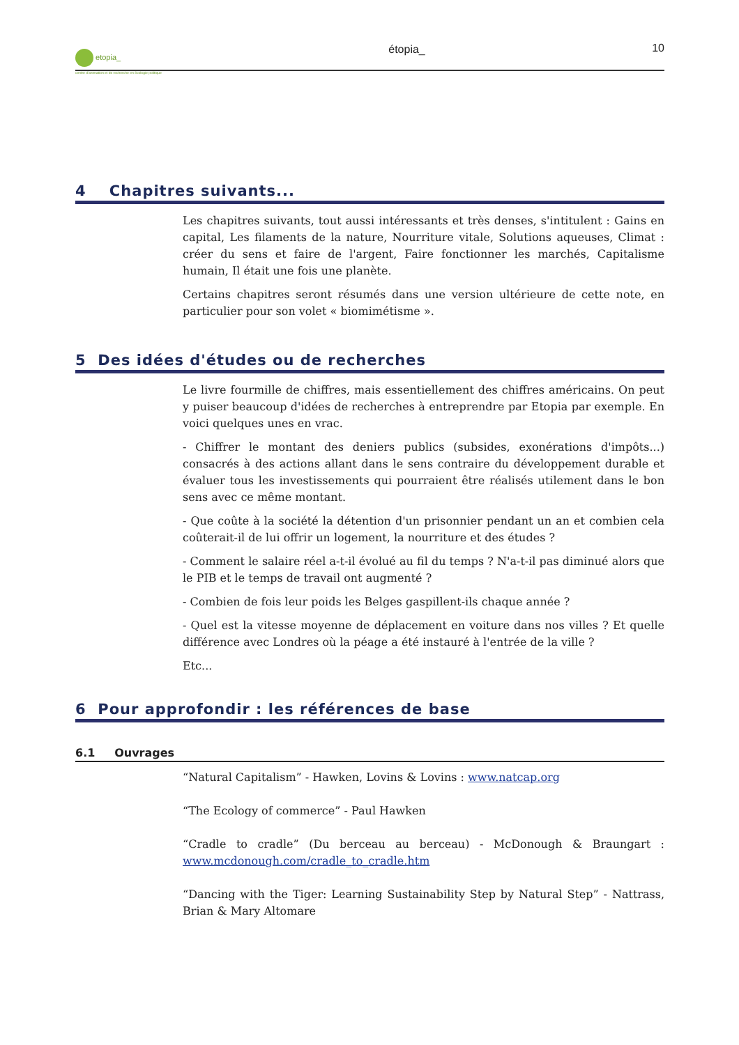etopia_
centre d'animation et de recherche en écologie politique
étopia_ 10
4 Chapitres suivants...
Les chapitres suivants, tout aussi intéressants et très denses, s'intitulent : Gains en capital, Les filaments de la nature, Nourriture vitale, Solutions aqueuses, Climat : créer du sens et faire de l'argent, Faire fonctionner les marchés, Capitalisme humain, Il était une fois une planète.
Certains chapitres seront résumés dans une version ultérieure de cette note, en particulier pour son volet « biomimétisme ».
5 Des idées d'études ou de recherches
Le livre fourmille de chiffres, mais essentiellement des chiffres américains. On peut y puiser beaucoup d'idées de recherches à entreprendre par Etopia par exemple. En voici quelques unes en vrac.
- Chiffrer le montant des deniers publics (subsides, exonérations d'impôts...) consacrés à des actions allant dans le sens contraire du développement durable et évaluer tous les investissements qui pourraient être réalisés utilement dans le bon sens avec ce même montant.
- Que coûte à la société la détention d'un prisonnier pendant un an et combien cela coûterait-il de lui offrir un logement, la nourriture et des études ?
- Comment le salaire réel a-t-il évolué au fil du temps ? N'a-t-il pas diminué alors que le PIB et le temps de travail ont augmenté ?
- Combien de fois leur poids les Belges gaspillent-ils chaque année ?
- Quel est la vitesse moyenne de déplacement en voiture dans nos villes ? Et quelle différence avec Londres où la péage a été instauré à l'entrée de la ville ?
Etc...
6 Pour approfondir : les références de base
6.1 Ouvrages
“Natural Capitalism” - Hawken, Lovins & Lovins : www.natcap.org
“The Ecology of commerce” - Paul Hawken
“Cradle to cradle” (Du berceau au berceau) - McDonough & Braungart : www.mcdonough.com/cradle_to_cradle.htm
“Dancing with the Tiger: Learning Sustainability Step by Natural Step” - Nattrass, Brian & Mary Altomare